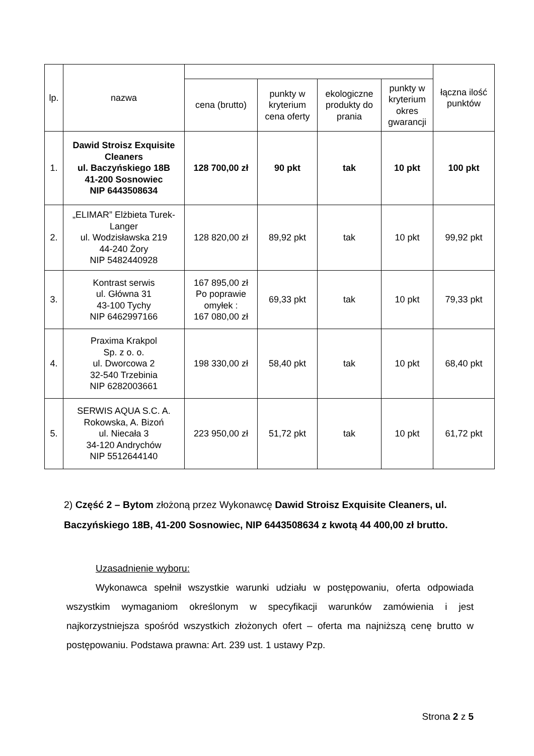| lp. | nazwa | | | | | łączna ilość punktów |
| --- | --- | --- | --- | --- | --- | --- |
| | | cena (brutto) | punkty w kryterium cena oferty | ekologiczne produkty do prania | punkty w kryterium okres gwarancji | |
| 1. | Dawid Stroisz Exquisite Cleaners ul. Baczyńskiego 18B 41-200 Sosnowiec NIP 6443508634 | 128 700,00 zł | 90 pkt | tak | 10 pkt | 100 pkt |
| 2. | „ELIMAR” Elżbieta Turek-Langer ul. Wodzisławska 219 44-240 Żory NIP 5482440928 | 128 820,00 zł | 89,92 pkt | tak | 10 pkt | 99,92 pkt |
| 3. | Kontrast serwis ul. Główna 31 43-100 Tychy NIP 6462997166 | 167 895,00 zł Po poprawie omyłek : 167 080,00 zł | 69,33 pkt | tak | 10 pkt | 79,33 pkt |
| 4. | Praxima Krakpol Sp. z o. o. ul. Dworcowa 2 32-540 Trzebinia NIP 6282003661 | 198 330,00 zł | 58,40 pkt | tak | 10 pkt | 68,40 pkt |
| 5. | SERWIS AQUA S.C. A. Rokowska, A. Bizoń ul. Niecała 3 34-120 Andrychów NIP 5512644140 | 223 950,00 zł | 51,72 pkt | tak | 10 pkt | 61,72 pkt |
2) Część 2 – Bytom złożoną przez Wykonawcę Dawid Stroisz Exquisite Cleaners, ul. Baczyńskiego 18B, 41-200 Sosnowiec, NIP 6443508634 z kwotą 44 400,00 zł brutto.
Uzasadnienie wyboru:
Wykonawca spełnił wszystkie warunki udziału w postępowaniu, oferta odpowiada wszystkim wymaganiom określonym w specyfikacji warunków zamówienia i jest najkorzystniejsza spośród wszystkich złożonych ofert – oferta ma najniższą cenę brutto w postępowaniu. Podstawa prawna: Art. 239 ust. 1 ustawy Pzp.
Strona 2 z 5